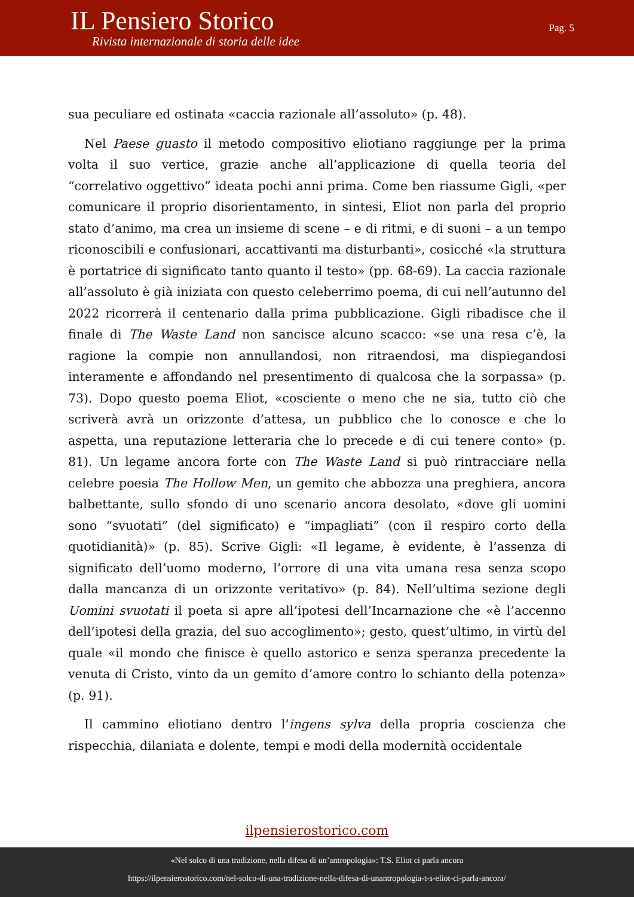IL Pensiero Storico
Rivista internazionale di storia delle idee
Pag. 5
sua peculiare ed ostinata «caccia razionale all’assoluto» (p. 48).
Nel Paese guasto il metodo compositivo eliotiano raggiunge per la prima volta il suo vertice, grazie anche all’applicazione di quella teoria del “correlativo oggettivo” ideata pochi anni prima. Come ben riassume Gigli, «per comunicare il proprio disorientamento, in sintesi, Eliot non parla del proprio stato d’animo, ma crea un insieme di scene – e di ritmi, e di suoni – a un tempo riconoscibili e confusionari, accattivanti ma disturbanti», cosicché «la struttura è portatrice di significato tanto quanto il testo» (pp. 68-69). La caccia razionale all’assoluto è già iniziata con questo celeberrimo poema, di cui nell’autunno del 2022 ricorrerà il centenario dalla prima pubblicazione. Gigli ribadisce che il finale di The Waste Land non sancisce alcuno scacco: «se una resa c’è, la ragione la compie non annullandosi, non ritraendosi, ma dispiegandosi interamente e affondando nel presentimento di qualcosa che la sorpassa» (p. 73). Dopo questo poema Eliot, «cosciente o meno che ne sia, tutto ciò che scriverà avrà un orizzonte d’attesa, un pubblico che lo conosce e che lo aspetta, una reputazione letteraria che lo precede e di cui tenere conto» (p. 81). Un legame ancora forte con The Waste Land si può rintracciare nella celebre poesia The Hollow Men, un gemito che abbozza una preghiera, ancora balbettante, sullo sfondo di uno scenario ancora desolato, «dove gli uomini sono “svuotati” (del significato) e “impagliati” (con il respiro corto della quotidianità)» (p. 85). Scrive Gigli: «Il legame, è evidente, è l’assenza di significato dell’uomo moderno, l’orrore di una vita umana resa senza scopo dalla mancanza di un orizzonte veritativo» (p. 84). Nell’ultima sezione degli Uomini svuotati il poeta si apre all’ipotesi dell’Incarnazione che «è l’accenno dell’ipotesi della grazia, del suo accoglimento»; gesto, quest’ultimo, in virtù del quale «il mondo che finisce è quello astorico e senza speranza precedente la venuta di Cristo, vinto da un gemito d’amore contro lo schianto della potenza» (p. 91).
Il cammino eliotiano dentro l’ingens sylva della propria coscienza che rispecchia, dilaniata e dolente, tempi e modi della modernità occidentale
ilpensierostorico.com
«Nel solco di una tradizione, nella difesa di un’antropologia»: T.S. Eliot ci parla ancora
https://ilpensierostorico.com/nel-solco-di-una-tradizione-nella-difesa-di-unantropologia-t-s-eliot-ci-parla-ancora/